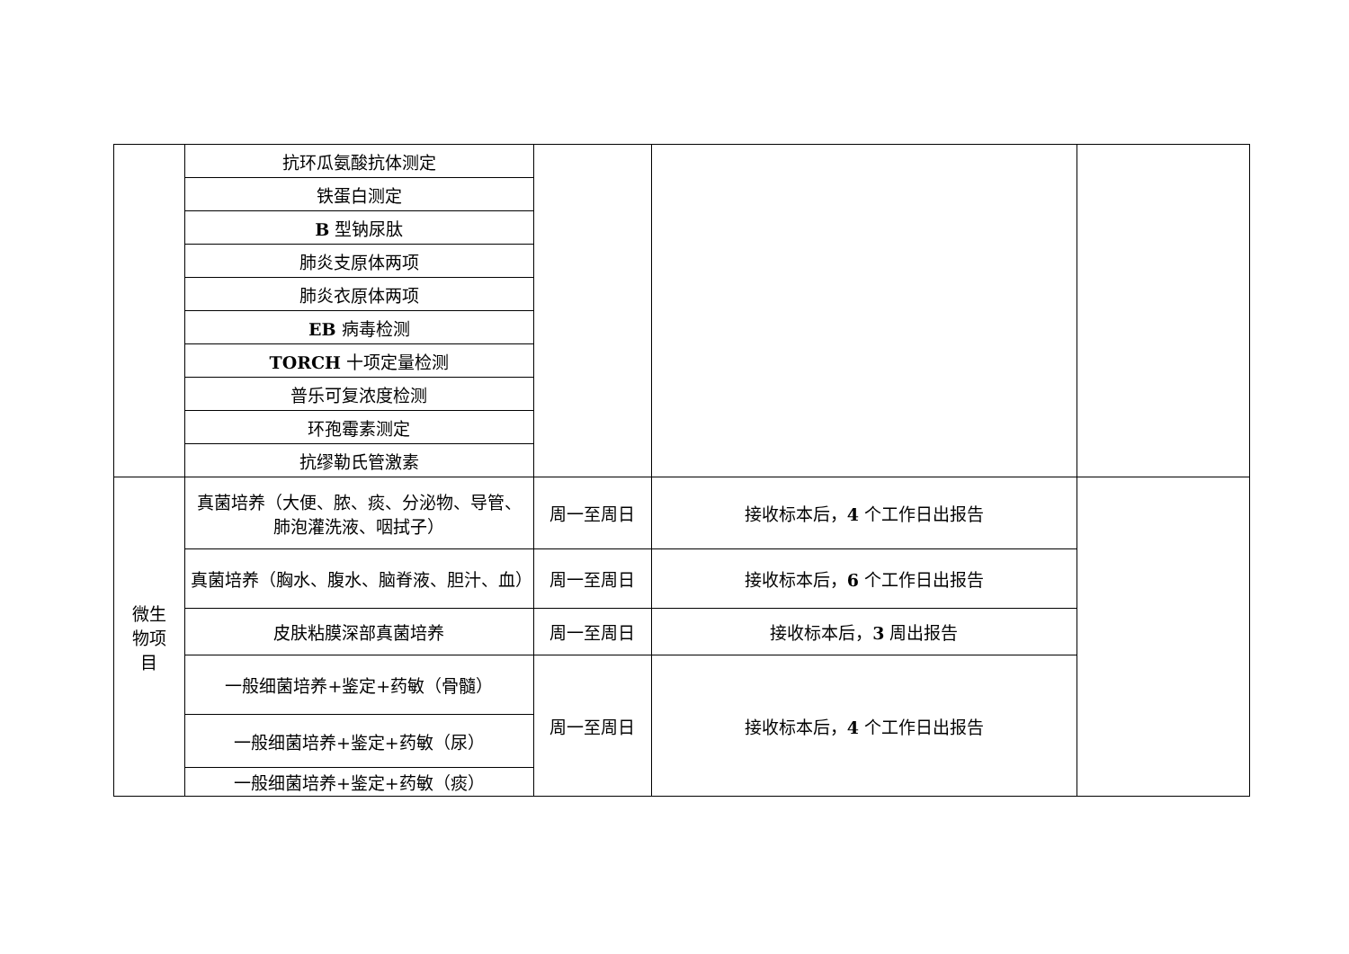| | 抗环瓜氨酸抗体测定 | | | |
| | 铁蛋白测定 | | | |
| | B 型钠尿肽 | | | |
| | 肺炎支原体两项 | | | |
| | 肺炎衣原体两项 | | | |
| | EB 病毒检测 | | | |
| | TORCH 十项定量检测 | | | |
| | 普乐可复浓度检测 | | | |
| | 环孢霉素测定 | | | |
| | 抗缪勒氏管激素 | | | |
| 微生 物项 目 | 真菌培养（大便、脓、痰、分泌物、导管、肺泡灌洗液、咽拭子） | 周一至周日 | 接收标本后， 4 个工作日出报告 | |
| | 真菌培养（胸水、腹水、脑脊液、胆汁、血） | 周一至周日 | 接收标本后， 6 个工作日出报告 | |
| | 皮肤粘膜深部真菌培养 | 周一至周日 | 接收标本后， 3 周出报告 | |
| | 一般细菌培养+鉴定+药敏（骨髓） | 周一至周日 | 接收标本后， 4 个工作日出报告 | |
| | 一般细菌培养+鉴定+药敏（尿） | | | |
| | 一般细菌培养+鉴定+药敏（痰） | | | |